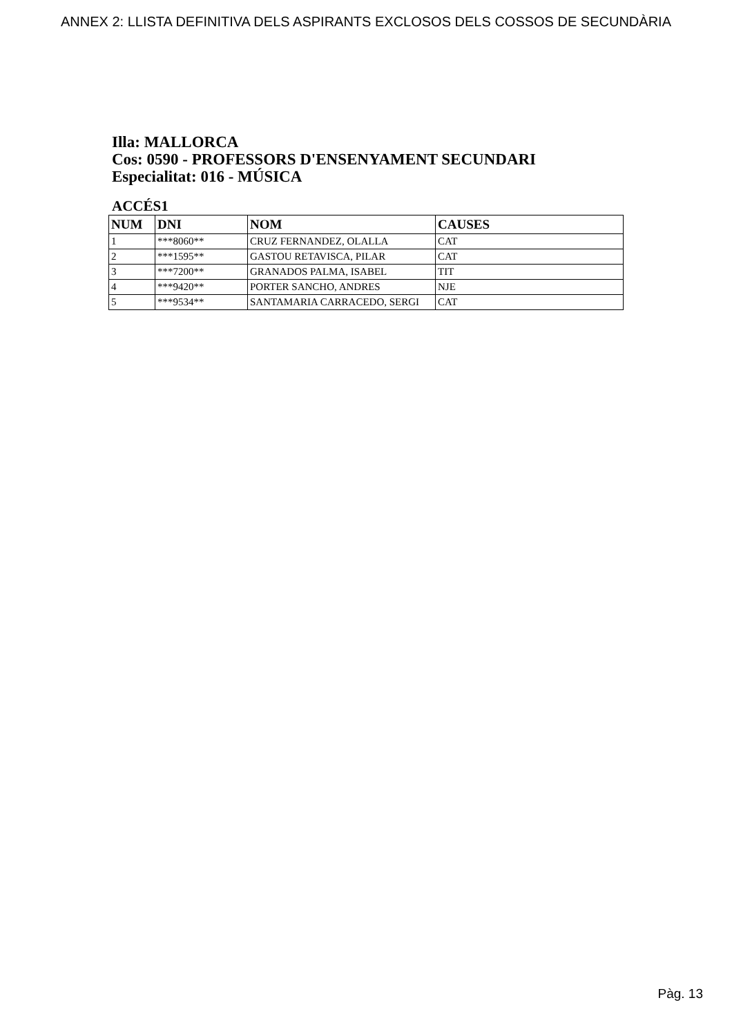ANNEX 2: LLISTA DEFINITIVA DELS ASPIRANTS EXCLOSOS DELS COSSOS DE SECUNDÀRIA
Illa: MALLORCA
Cos: 0590 - PROFESSORS D'ENSENYAMENT SECUNDARI
Especialitat: 016 - MÚSICA
ACCÉS1
| NUM | DNI | NOM | CAUSES |
| --- | --- | --- | --- |
| 1 | ***8060** | CRUZ FERNANDEZ, OLALLA | CAT |
| 2 | ***1595** | GASTOU RETAVISCA, PILAR | CAT |
| 3 | ***7200** | GRANADOS PALMA, ISABEL | TIT |
| 4 | ***9420** | PORTER SANCHO, ANDRES | NJE |
| 5 | ***9534** | SANTAMARIA CARRACEDO, SERGI | CAT |
Pàg. 13